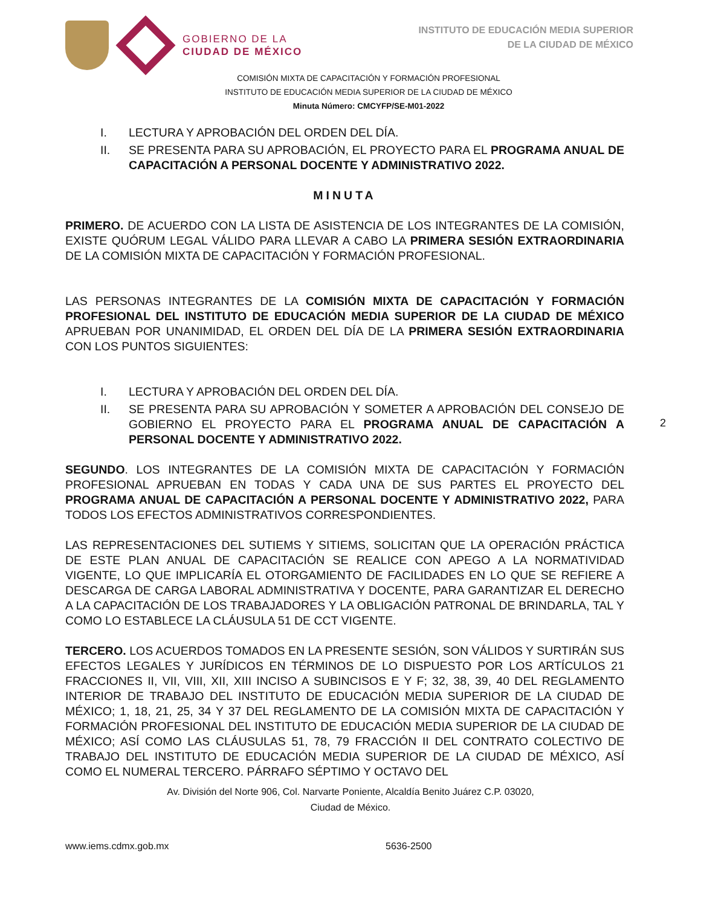GOBIERNO DE LA
CIUDAD DE MÉXICO
INSTITUTO DE EDUCACIÓN MEDIA SUPERIOR
DE LA CIUDAD DE MÉXICO
COMISIÓN MIXTA DE CAPACITACIÓN Y FORMACIÓN PROFESIONAL
INSTITUTO DE EDUCACIÓN MEDIA SUPERIOR DE LA CIUDAD DE MÉXICO
Minuta Número: CMCYFP/SE-M01-2022
I. LECTURA Y APROBACIÓN DEL ORDEN DEL DÍA.
II. SE PRESENTA PARA SU APROBACIÓN, EL PROYECTO PARA EL PROGRAMA ANUAL DE CAPACITACIÓN A PERSONAL DOCENTE Y ADMINISTRATIVO 2022.
MINUTA
PRIMERO. DE ACUERDO CON LA LISTA DE ASISTENCIA DE LOS INTEGRANTES DE LA COMISIÓN, EXISTE QUÓRUM LEGAL VÁLIDO PARA LLEVAR A CABO LA PRIMERA SESIÓN EXTRAORDINARIA DE LA COMISIÓN MIXTA DE CAPACITACIÓN Y FORMACIÓN PROFESIONAL.
LAS PERSONAS INTEGRANTES DE LA COMISIÓN MIXTA DE CAPACITACIÓN Y FORMACIÓN PROFESIONAL DEL INSTITUTO DE EDUCACIÓN MEDIA SUPERIOR DE LA CIUDAD DE MÉXICO APRUEBAN POR UNANIMIDAD, EL ORDEN DEL DÍA DE LA PRIMERA SESIÓN EXTRAORDINARIA CON LOS PUNTOS SIGUIENTES:
I. LECTURA Y APROBACIÓN DEL ORDEN DEL DÍA.
II. SE PRESENTA PARA SU APROBACIÓN Y SOMETER A APROBACIÓN DEL CONSEJO DE GOBIERNO EL PROYECTO PARA EL PROGRAMA ANUAL DE CAPACITACIÓN A PERSONAL DOCENTE Y ADMINISTRATIVO 2022.
SEGUNDO. LOS INTEGRANTES DE LA COMISIÓN MIXTA DE CAPACITACIÓN Y FORMACIÓN PROFESIONAL APRUEBAN EN TODAS Y CADA UNA DE SUS PARTES EL PROYECTO DEL PROGRAMA ANUAL DE CAPACITACIÓN A PERSONAL DOCENTE Y ADMINISTRATIVO 2022, PARA TODOS LOS EFECTOS ADMINISTRATIVOS CORRESPONDIENTES.
LAS REPRESENTACIONES DEL SUTIEMS Y SITIEMS, SOLICITAN QUE LA OPERACIÓN PRÁCTICA DE ESTE PLAN ANUAL DE CAPACITACIÓN SE REALICE CON APEGO A LA NORMATIVIDAD VIGENTE, LO QUE IMPLICARÍA EL OTORGAMIENTO DE FACILIDADES EN LO QUE SE REFIERE A DESCARGA DE CARGA LABORAL ADMINISTRATIVA Y DOCENTE, PARA GARANTIZAR EL DERECHO A LA CAPACITACIÓN DE LOS TRABAJADORES Y LA OBLIGACIÓN PATRONAL DE BRINDARLA, TAL Y COMO LO ESTABLECE LA CLÁUSULA 51 DE CCT VIGENTE.
TERCERO. LOS ACUERDOS TOMADOS EN LA PRESENTE SESIÓN, SON VÁLIDOS Y SURTIRÁN SUS EFECTOS LEGALES Y JURÍDICOS EN TÉRMINOS DE LO DISPUESTO POR LOS ARTÍCULOS 21 FRACCIONES II, VII, VIII, XII, XIII INCISO A SUBINCISOS E Y F; 32, 38, 39, 40 DEL REGLAMENTO INTERIOR DE TRABAJO DEL INSTITUTO DE EDUCACIÓN MEDIA SUPERIOR DE LA CIUDAD DE MÉXICO; 1, 18, 21, 25, 34 Y 37 DEL REGLAMENTO DE LA COMISIÓN MIXTA DE CAPACITACIÓN Y FORMACIÓN PROFESIONAL DEL INSTITUTO DE EDUCACIÓN MEDIA SUPERIOR DE LA CIUDAD DE MÉXICO; ASÍ COMO LAS CLÁUSULAS 51, 78, 79 FRACCIÓN II DEL CONTRATO COLECTIVO DE TRABAJO DEL INSTITUTO DE EDUCACIÓN MEDIA SUPERIOR DE LA CIUDAD DE MÉXICO, ASÍ COMO EL NUMERAL TERCERO. PÁRRAFO SÉPTIMO Y OCTAVO DEL
2
Av. División del Norte 906, Col. Narvarte Poniente, Alcaldía Benito Juárez C.P. 03020,
Ciudad de México.
www.iems.cdmx.gob.mx 5636-2500